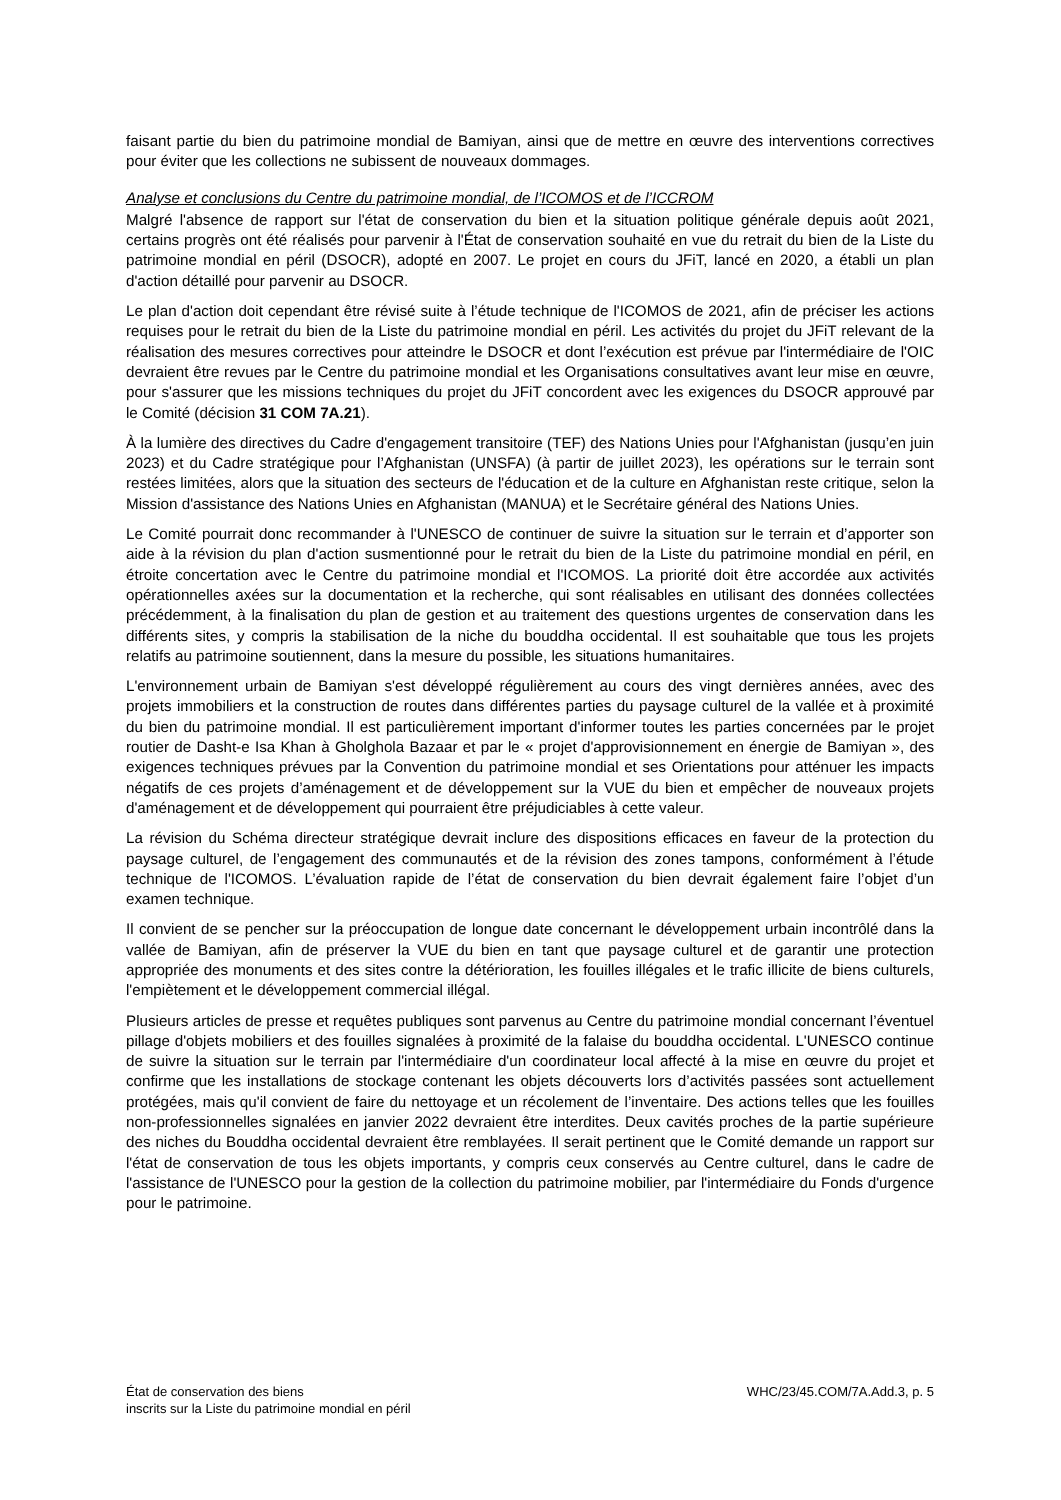faisant partie du bien du patrimoine mondial de Bamiyan, ainsi que de mettre en œuvre des interventions correctives pour éviter que les collections ne subissent de nouveaux dommages.
Analyse et conclusions du Centre du patrimoine mondial, de l’ICOMOS et de l’ICCROM
Malgré l'absence de rapport sur l'état de conservation du bien et la situation politique générale depuis août 2021, certains progrès ont été réalisés pour parvenir à l'État de conservation souhaité en vue du retrait du bien de la Liste du patrimoine mondial en péril (DSOCR), adopté en 2007. Le projet en cours du JFiT, lancé en 2020, a établi un plan d'action détaillé pour parvenir au DSOCR.
Le plan d'action doit cependant être révisé suite à l’étude technique de l'ICOMOS de 2021, afin de préciser les actions requises pour le retrait du bien de la Liste du patrimoine mondial en péril. Les activités du projet du JFiT relevant de la réalisation des mesures correctives pour atteindre le DSOCR et dont l’exécution est prévue par l'intermédiaire de l'OIC devraient être revues par le Centre du patrimoine mondial et les Organisations consultatives avant leur mise en œuvre, pour s'assurer que les missions techniques du projet du JFiT concordent avec les exigences du DSOCR approuvé par le Comité (décision 31 COM 7A.21).
À la lumière des directives du Cadre d'engagement transitoire (TEF) des Nations Unies pour l'Afghanistan (jusqu’en juin 2023) et du Cadre stratégique pour l’Afghanistan (UNSFA) (à partir de juillet 2023), les opérations sur le terrain sont restées limitées, alors que la situation des secteurs de l'éducation et de la culture en Afghanistan reste critique, selon la Mission d'assistance des Nations Unies en Afghanistan (MANUA) et le Secrétaire général des Nations Unies.
Le Comité pourrait donc recommander à l'UNESCO de continuer de suivre la situation sur le terrain et d’apporter son aide à la révision du plan d'action susmentionné pour le retrait du bien de la Liste du patrimoine mondial en péril, en étroite concertation avec le Centre du patrimoine mondial et l'ICOMOS. La priorité doit être accordée aux activités opérationnelles axées sur la documentation et la recherche, qui sont réalisables en utilisant des données collectées précédemment, à la finalisation du plan de gestion et au traitement des questions urgentes de conservation dans les différents sites, y compris la stabilisation de la niche du bouddha occidental. Il est souhaitable que tous les projets relatifs au patrimoine soutiennent, dans la mesure du possible, les situations humanitaires.
L'environnement urbain de Bamiyan s'est développé régulièrement au cours des vingt dernières années, avec des projets immobiliers et la construction de routes dans différentes parties du paysage culturel de la vallée et à proximité du bien du patrimoine mondial. Il est particulièrement important d'informer toutes les parties concernées par le projet routier de Dasht-e Isa Khan à Gholghola Bazaar et par le « projet d'approvisionnement en énergie de Bamiyan », des exigences techniques prévues par la Convention du patrimoine mondial et ses Orientations pour atténuer les impacts négatifs de ces projets d’aménagement et de développement sur la VUE du bien et empêcher de nouveaux projets d'aménagement et de développement qui pourraient être préjudiciables à cette valeur.
La révision du Schéma directeur stratégique devrait inclure des dispositions efficaces en faveur de la protection du paysage culturel, de l’engagement des communautés et de la révision des zones tampons, conformément à l’étude technique de l'ICOMOS. L’évaluation rapide de l’état de conservation du bien devrait également faire l’objet d’un examen technique.
Il convient de se pencher sur la préoccupation de longue date concernant le développement urbain incontrôlé dans la vallée de Bamiyan, afin de préserver la VUE du bien en tant que paysage culturel et de garantir une protection appropriée des monuments et des sites contre la détérioration, les fouilles illégales et le trafic illicite de biens culturels, l'empiètement et le développement commercial illégal.
Plusieurs articles de presse et requêtes publiques sont parvenus au Centre du patrimoine mondial concernant l’éventuel pillage d'objets mobiliers et des fouilles signalées à proximité de la falaise du bouddha occidental. L'UNESCO continue de suivre la situation sur le terrain par l'intermédiaire d'un coordinateur local affecté à la mise en œuvre du projet et confirme que les installations de stockage contenant les objets découverts lors d’activités passées sont actuellement protégées, mais qu'il convient de faire du nettoyage et un récolement de l’inventaire. Des actions telles que les fouilles non-professionnelles signalées en janvier 2022 devraient être interdites. Deux cavités proches de la partie supérieure des niches du Bouddha occidental devraient être remblayées. Il serait pertinent que le Comité demande un rapport sur l'état de conservation de tous les objets importants, y compris ceux conservés au Centre culturel, dans le cadre de l'assistance de l'UNESCO pour la gestion de la collection du patrimoine mobilier, par l'intermédiaire du Fonds d'urgence pour le patrimoine.
État de conservation des biens
inscrits sur la Liste du patrimoine mondial en péril
WHC/23/45.COM/7A.Add.3, p. 5